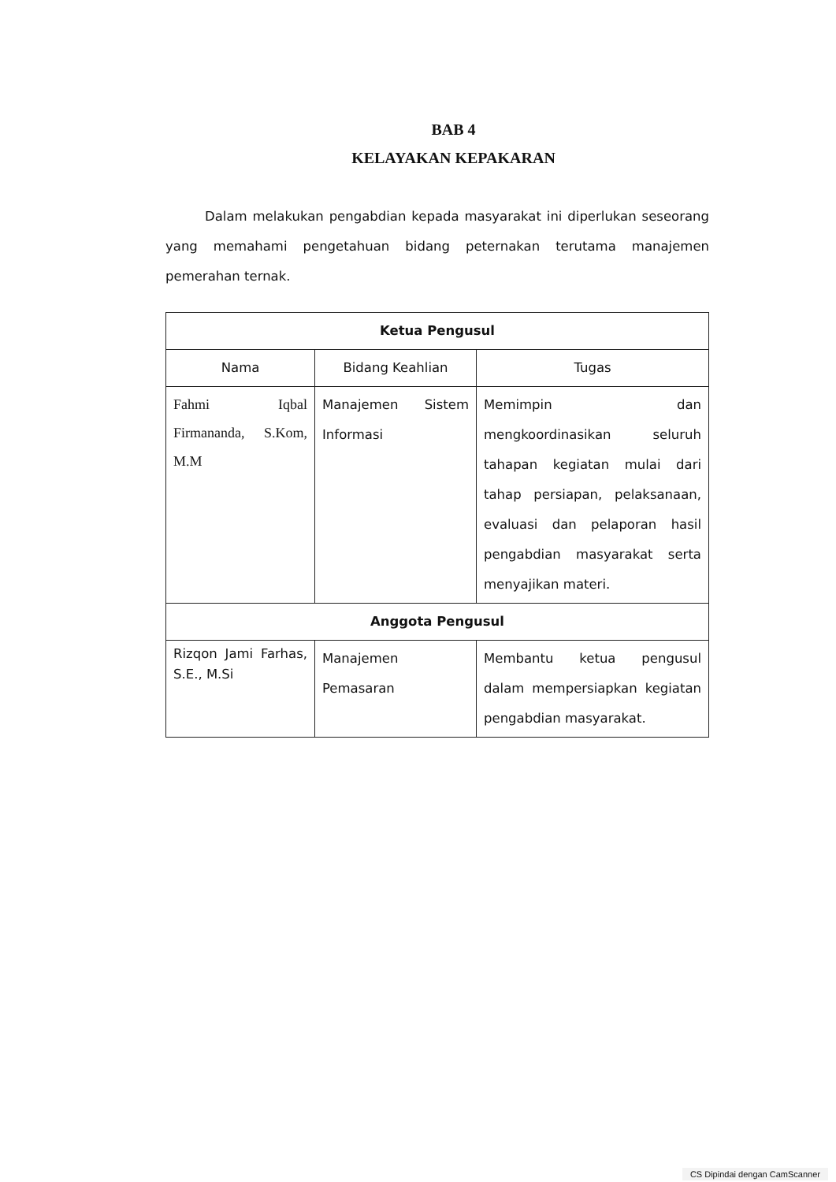BAB 4
KELAYAKAN KEPAKARAN
Dalam melakukan pengabdian kepada masyarakat ini diperlukan seseorang yang memahami pengetahuan bidang peternakan terutama manajemen pemerahan ternak.
| Ketua Pengusul | | |
| --- | --- | --- |
| Nama | Bidang Keahlian | Tugas |
| Fahmi Iqbal Firmananda, S.Kom, M.M | Manajemen Sistem Informasi | Memimpin dan mengkoordinasikan seluruh tahapan kegiatan mulai dari tahap persiapan, pelaksanaan, evaluasi dan pelaporan hasil pengabdian masyarakat serta menyajikan materi. |
| Anggota Pengusul | | |
| Rizqon Jami Farhas, S.E., M.Si | Manajemen Pemasaran | Membantu ketua pengusul dalam mempersiapkan kegiatan pengabdian masyarakat. |
CS Dipindai dengan CamScanner